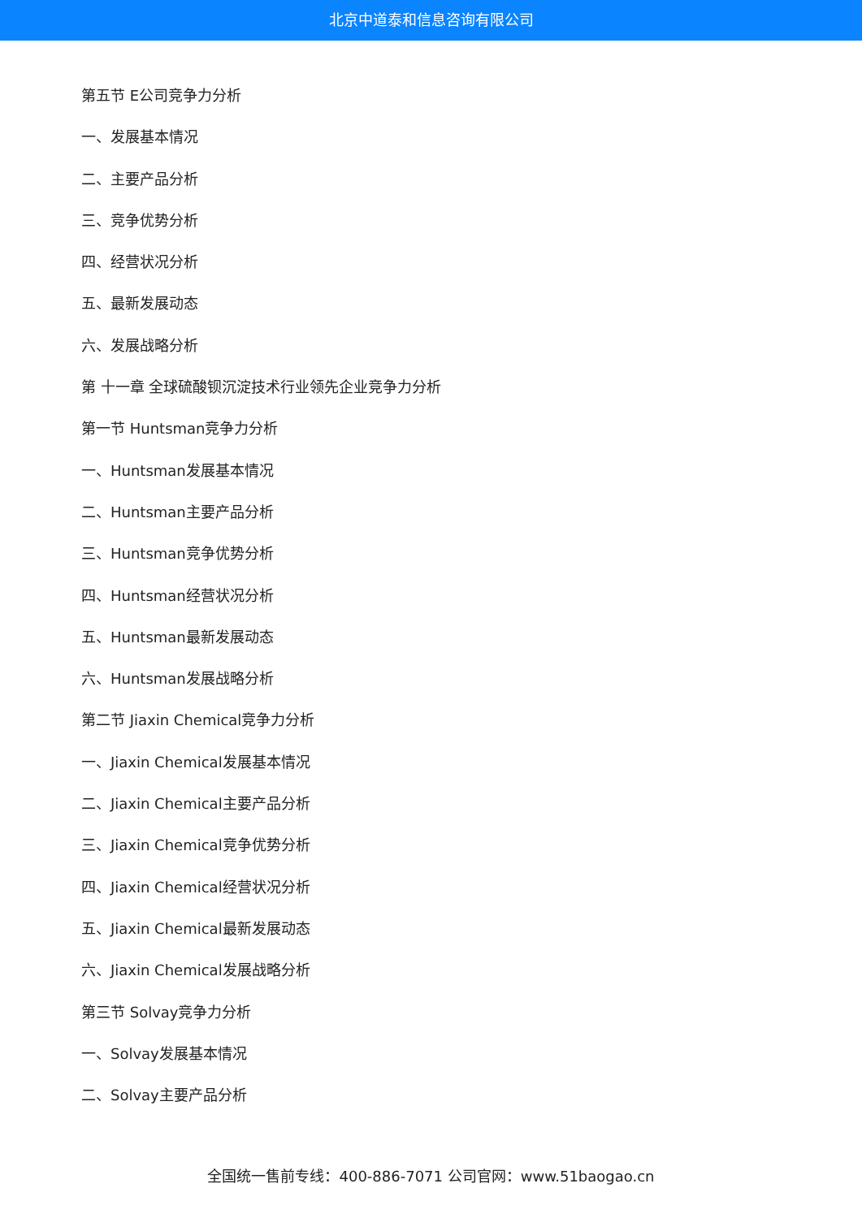北京中道泰和信息咨询有限公司
第五节 E公司竞争力分析
一、发展基本情况
二、主要产品分析
三、竞争优势分析
四、经营状况分析
五、最新发展动态
六、发展战略分析
第 十一章 全球硫酸钡沉淀技术行业领先企业竞争力分析
第一节 Huntsman竞争力分析
一、Huntsman发展基本情况
二、Huntsman主要产品分析
三、Huntsman竞争优势分析
四、Huntsman经营状况分析
五、Huntsman最新发展动态
六、Huntsman发展战略分析
第二节 Jiaxin Chemical竞争力分析
一、Jiaxin Chemical发展基本情况
二、Jiaxin Chemical主要产品分析
三、Jiaxin Chemical竞争优势分析
四、Jiaxin Chemical经营状况分析
五、Jiaxin Chemical最新发展动态
六、Jiaxin Chemical发展战略分析
第三节 Solvay竞争力分析
一、Solvay发展基本情况
二、Solvay主要产品分析
全国统一售前专线：400-886-7071 公司官网：www.51baogao.cn